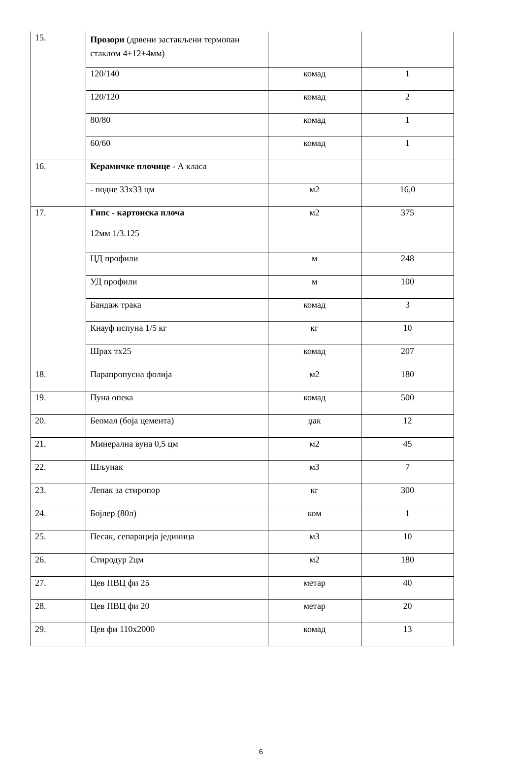| 15. | Прозори (дрвени застакљени термопан стаклом 4+12+4мм) | | |
| | 120/140 | комад | 1 |
| | 120/120 | комад | 2 |
| | 80/80 | комад | 1 |
| | 60/60 | комад | 1 |
| 16. | Керамичке плочице - А класа | | |
| | - подне 33x33 цм | м2 | 16,0 |
| 17. | Гипс - картонска плоча 12мм 1/3.125 | м2 | 375 |
| | ЦД профили | м | 248 |
| | УД профили | м | 100 |
| | Бандаж трака | комад | 3 |
| | Кнауф испуна 1/5 кг | кг | 10 |
| | Шрах тх25 | комад | 207 |
| 18. | Парапропусна фолија | м2 | 180 |
| 19. | Пуна опека | комад | 500 |
| 20. | Беомал (боја цемента) | џак | 12 |
| 21. | Минерална вуна 0,5 цм | м2 | 45 |
| 22. | Шљунак | м3 | 7 |
| 23. | Лепак за стиропор | кг | 300 |
| 24. | Бојлер (80л) | ком | 1 |
| 25. | Песак, сепарација јединица | м3 | 10 |
| 26. | Стиродур 2цм | м2 | 180 |
| 27. | Цев ПВЦ фи 25 | метар | 40 |
| 28. | Цев ПВЦ фи 20 | метар | 20 |
| 29. | Цев фи 110x2000 | комад | 13 |
6